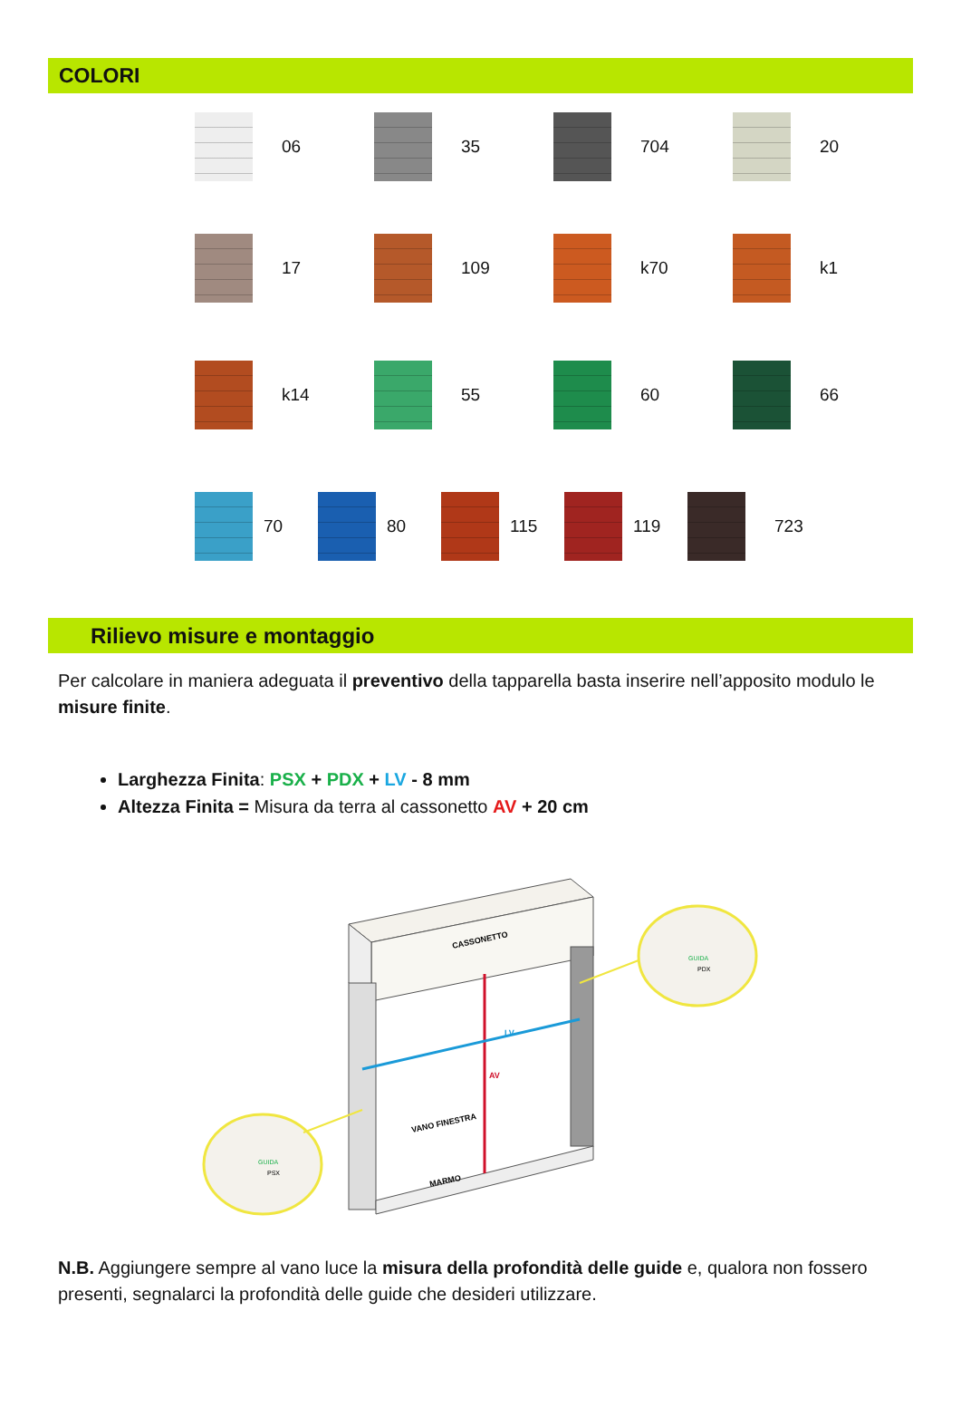COLORI
06 35 704 20
17 109 k70 k1
k14 55 60 66
70 80 115 119 723
Rilievo misure e montaggio
Per calcolare in maniera adeguata il preventivo della tapparella basta inserire nell’apposito modulo le misure finite.
Larghezza Finita: PSX + PDX + LV - 8 mm
Altezza Finita = Misura da terra al cassonetto AV + 20 cm
CASSONETTO
LV
AV
VANO FINESTRA
MARMO
GUIDA
PSX
GUIDA
PDX
N.B. Aggiungere sempre al vano luce la misura della profondità delle guide e, qualora non fossero presenti, segnalarci la profondità delle guide che desideri utilizzare.